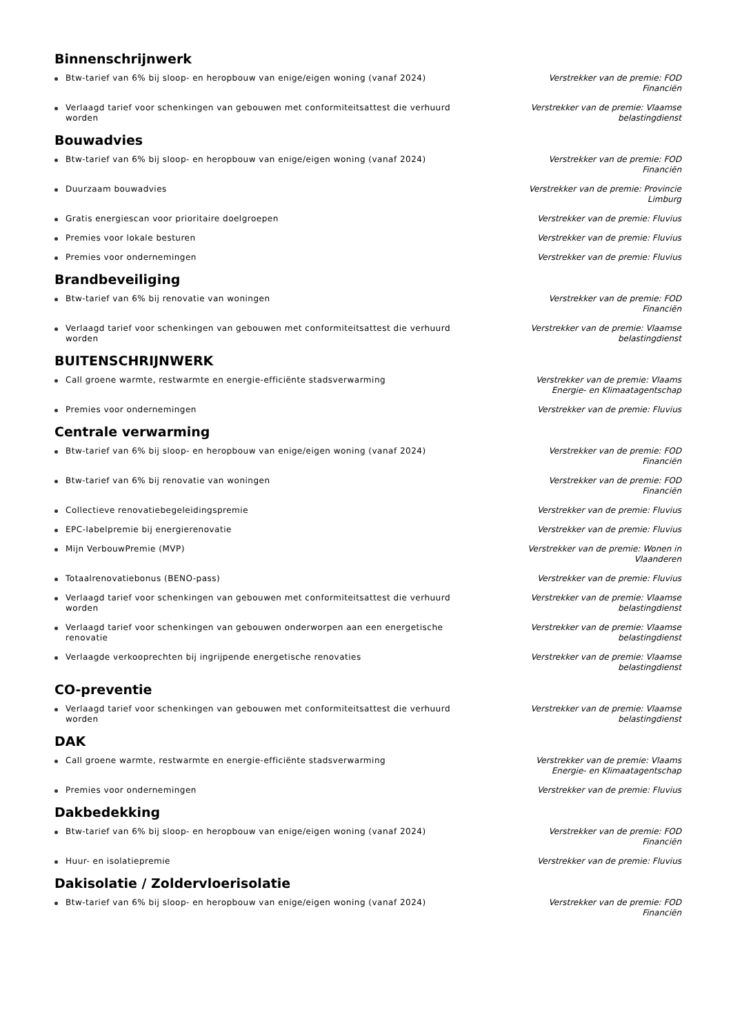Binnenschrijnwerk
Btw-tarief van 6% bij sloop- en heropbouw van enige/eigen woning (vanaf 2024) Verstrekker van de premie: FOD Financiën
Verlaagd tarief voor schenkingen van gebouwen met conformiteitsattest die verhuurd worden
Verstrekker van de premie: Vlaamse belastingdienst
Bouwadvies
Btw-tarief van 6% bij sloop- en heropbouw van enige/eigen woning (vanaf 2024) Verstrekker van de premie: FOD Financiën
Duurzaam bouwadvies Verstrekker van de premie: Provincie Limburg
Gratis energiescan voor prioritaire doelgroepen Verstrekker van de premie: Fluvius
Premies voor lokale besturen Verstrekker van de premie: Fluvius
Premies voor ondernemingen Verstrekker van de premie: Fluvius
Brandbeveiliging
Btw-tarief van 6% bij renovatie van woningen Verstrekker van de premie: FOD Financiën
Verlaagd tarief voor schenkingen van gebouwen met conformiteitsattest die verhuurd worden
Verstrekker van de premie: Vlaamse belastingdienst
BUITENSCHRIJNWERK
Call groene warmte, restwarmte en energie-efficiënte stadsverwarming Verstrekker van de premie: Vlaams Energie- en Klimaatagentschap
Premies voor ondernemingen Verstrekker van de premie: Fluvius
Centrale verwarming
Btw-tarief van 6% bij sloop- en heropbouw van enige/eigen woning (vanaf 2024) Verstrekker van de premie: FOD Financiën
Btw-tarief van 6% bij renovatie van woningen Verstrekker van de premie: FOD Financiën
Collectieve renovatiebegeleidingspremie Verstrekker van de premie: Fluvius
EPC-labelpremie bij energierenovatie Verstrekker van de premie: Fluvius
Mijn VerbouwPremie (MVP) Verstrekker van de premie: Wonen in Vlaanderen
Totaalrenovatiebonus (BENO-pass) Verstrekker van de premie: Fluvius
Verlaagd tarief voor schenkingen van gebouwen met conformiteitsattest die verhuurd worden
Verstrekker van de premie: Vlaamse belastingdienst
Verlaagd tarief voor schenkingen van gebouwen onderworpen aan een energetische renovatie
Verstrekker van de premie: Vlaamse belastingdienst
Verlaagde verkooprechten bij ingrijpende energetische renovaties Verstrekker van de premie: Vlaamse belastingdienst
CO-preventie
Verlaagd tarief voor schenkingen van gebouwen met conformiteitsattest die verhuurd worden
Verstrekker van de premie: Vlaamse belastingdienst
DAK
Call groene warmte, restwarmte en energie-efficiënte stadsverwarming Verstrekker van de premie: Vlaams Energie- en Klimaatagentschap
Premies voor ondernemingen Verstrekker van de premie: Fluvius
Dakbedekking
Btw-tarief van 6% bij sloop- en heropbouw van enige/eigen woning (vanaf 2024) Verstrekker van de premie: FOD Financiën
Huur- en isolatiepremie Verstrekker van de premie: Fluvius
Dakisolatie / Zoldervloerisolatie
Btw-tarief van 6% bij sloop- en heropbouw van enige/eigen woning (vanaf 2024) Verstrekker van de premie: FOD Financiën